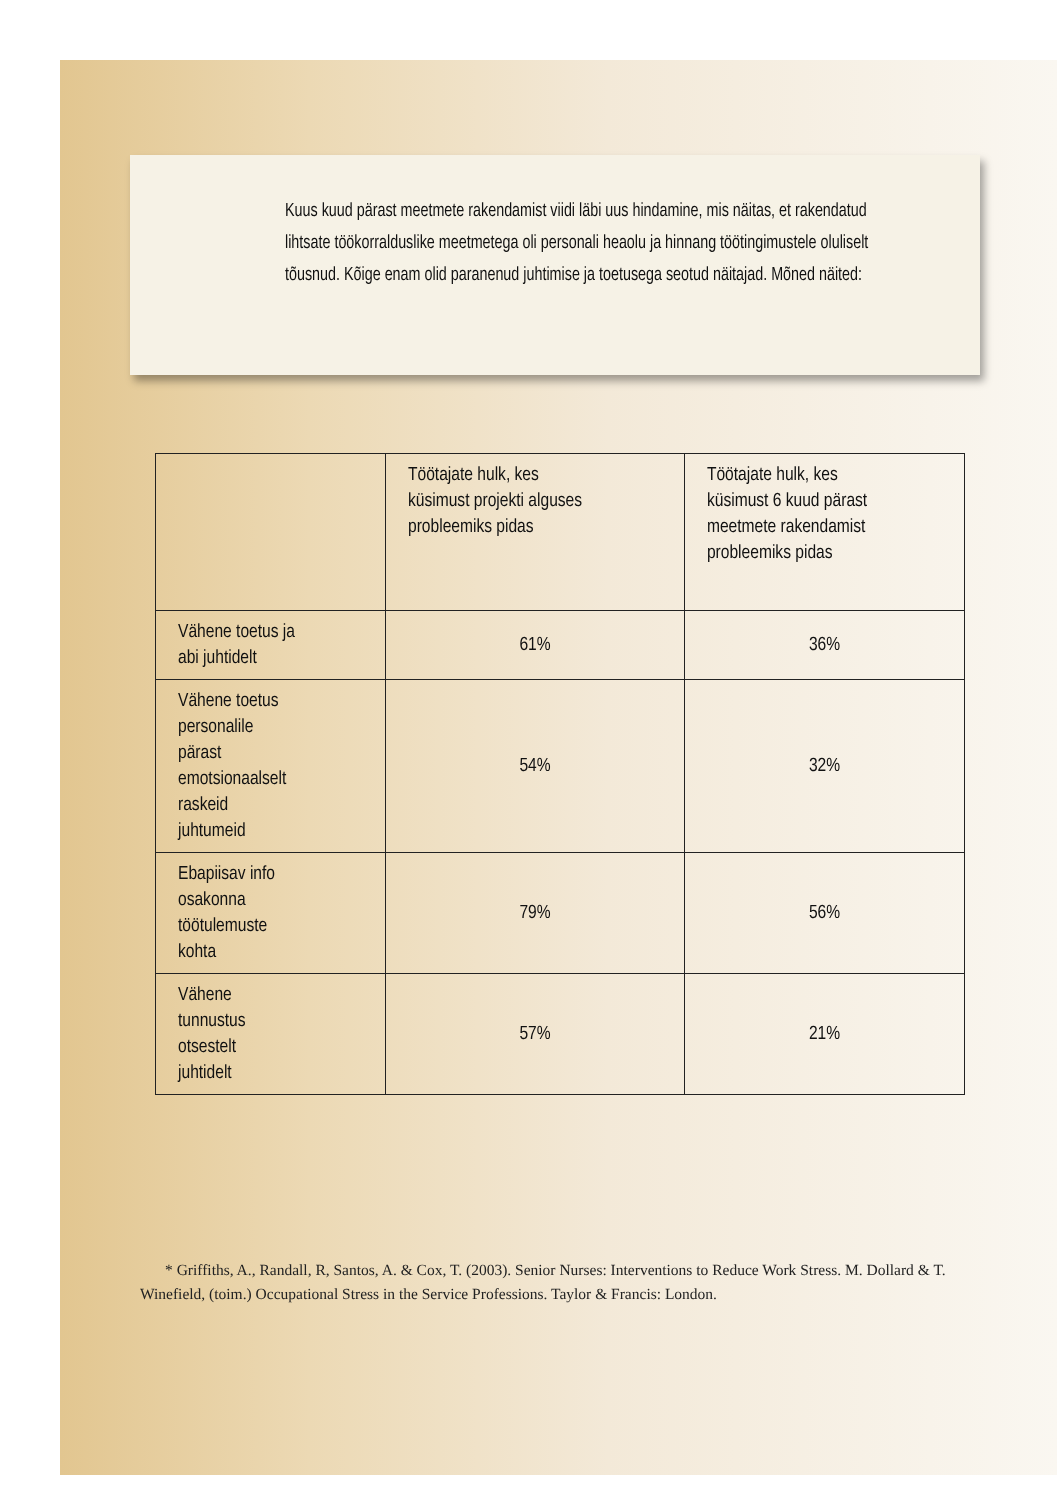Kuus kuud pärast meetmete rakendamist viidi läbi uus hindamine, mis näitas, et rakendatud lihtsate töökorralduslike meetmetega oli personali heaolu ja hinnang töötingimustele oluliselt tõusnud. Kõige enam olid paranenud juhtimise ja toetusega seotud näitajad. Mõned näited:
| | Töötajate hulk, kes küsimust projekti alguses probleemiks pidas | Töötajate hulk, kes küsimust 6 kuud pärast meetmete rakendamist probleemiks pidas |
| --- | --- | --- |
| Vähene toetus ja abi juhtidelt | 61% | 36% |
| Vähene toetus personalile pärast emotsionaalselt raskeid juhtumeid | 54% | 32% |
| Ebapiisav info osakonna töötulemuste kohta | 79% | 56% |
| Vähene tunnustus otsestelt juhtidelt | 57% | 21% |
* Griffiths, A., Randall, R, Santos, A. & Cox, T. (2003). Senior Nurses: Interventions to Reduce Work Stress. M. Dollard & T. Winefield, (toim.) Occupational Stress in the Service Professions. Taylor & Francis: London.